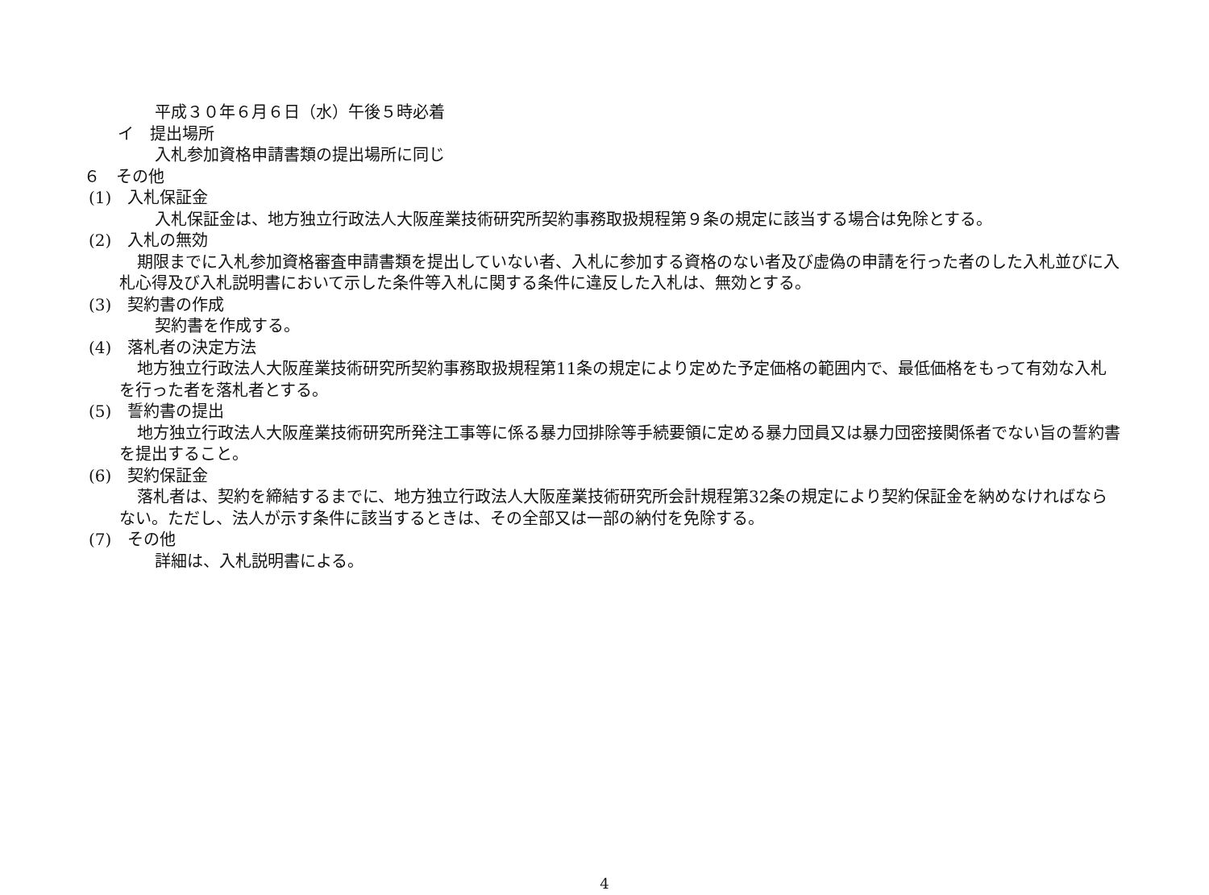平成３０年６月６日（水）午後５時必着
イ　提出場所
入札参加資格申請書類の提出場所に同じ
６　その他
(1)　入札保証金
入札保証金は、地方独立行政法人大阪産業技術研究所契約事務取扱規程第９条の規定に該当する場合は免除とする。
(2)　入札の無効
期限までに入札参加資格審査申請書類を提出していない者、入札に参加する資格のない者及び虚偽の申請を行った者のした入札並びに入札心得及び入札説明書において示した条件等入札に関する条件に違反した入札は、無効とする。
(3)　契約書の作成
契約書を作成する。
(4)　落札者の決定方法
地方独立行政法人大阪産業技術研究所契約事務取扱規程第11条の規定により定めた予定価格の範囲内で、最低価格をもって有効な入札を行った者を落札者とする。
(5)　誓約書の提出
地方独立行政法人大阪産業技術研究所発注工事等に係る暴力団排除等手続要領に定める暴力団員又は暴力団密接関係者でない旨の誓約書を提出すること。
(6)　契約保証金
落札者は、契約を締結するまでに、地方独立行政法人大阪産業技術研究所会計規程第32条の規定により契約保証金を納めなければならない。ただし、法人が示す条件に該当するときは、その全部又は一部の納付を免除する。
(7)　その他
詳細は、入札説明書による。
4